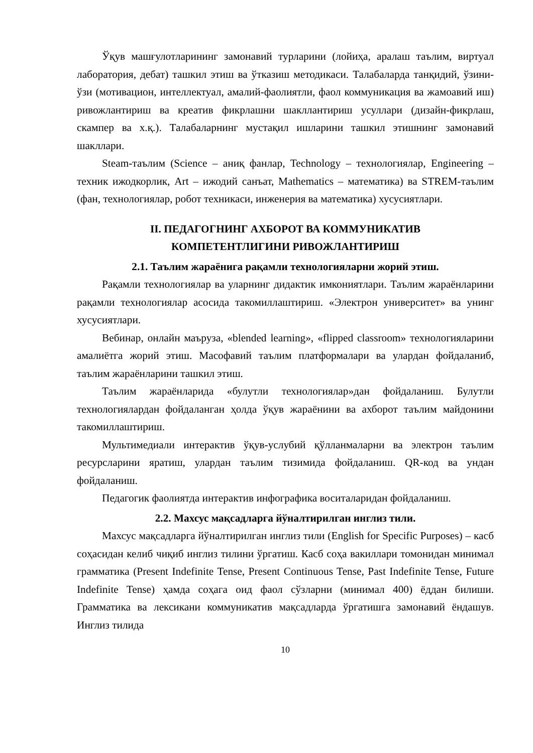Ўқув машғулотларининг замонавий турларини (лойиҳа, аралаш таълим, виртуал лаборатория, дебат) ташкил этиш ва ўтказиш методикаси. Талабаларда танқидий, ўзини-ўзи (мотивацион, интеллектуал, амалий-фаолиятли, фаол коммуникация ва жамоавий иш) ривожлантириш ва креатив фикрлашни шакллантириш усуллари (дизайн-фикрлаш, скампер ва х.қ.). Талабаларнинг мустақил ишларини ташкил этишнинг замонавий шакллари.
Steam-таълим (Science – аниқ фанлар, Technology – технологиялар, Engineering – техник ижодкорлик, Art – ижодий санъат, Mathematics – математика) ва STREM-таълим (фан, технологиялар, робот техникаси, инженерия ва математика) хусусиятлари.
II. ПЕДАГОГНИНГ АХБОРОТ ВА КОММУНИКАТИВ
КОМПЕТЕНТЛИГИНИ РИВОЖЛАНТИРИШ
2.1. Таълим жараёнига рақамли технологияларни жорий этиш.
Рақамли технологиялар ва уларнинг дидактик имкониятлари. Таълим жараёнларини рақамли технологиялар асосида такомиллаштириш. «Электрон университет» ва унинг хусусиятлари.
Вебинар, онлайн маъруза, «blended learning», «flipped classroom» технологияларини амалиётга жорий этиш. Масофавий таълим платформалари ва улардан фойдаланиб, таълим жараёнларини ташкил этиш.
Таълим жараёнларида «булутли технологиялар»дан фойдаланиш. Булутли технологиялардан фойдаланган ҳолда ўқув жараёнини ва ахборот таълим майдонини такомиллаштириш.
Мультимедиали интерактив ўқув-услубий қўлланмаларни ва электрон таълим ресурсларини яратиш, улардан таълим тизимида фойдаланиш. QR-код ва ундан фойдаланиш.
Педагогик фаолиятда интерактив инфографика воситаларидан фойдаланиш.
2.2. Махсус мақсадларга йўналтирилган инглиз тили.
Махсус мақсадларга йўналтирилган инглиз тили (English for Specific Purposes) – касб соҳасидан келиб чиқиб инглиз тилини ўргатиш. Касб соҳа вакиллари томонидан минимал грамматика (Present Indefinite Tense, Present Continuous Tense, Past Indefinite Tense, Future Indefinite Tense) ҳамда соҳага оид фаол сўзларни (минимал 400) ёддан билиши. Грамматика ва лексикани коммуникатив мақсадларда ўргатишга замонавий ёндашув. Инглиз тилида
10